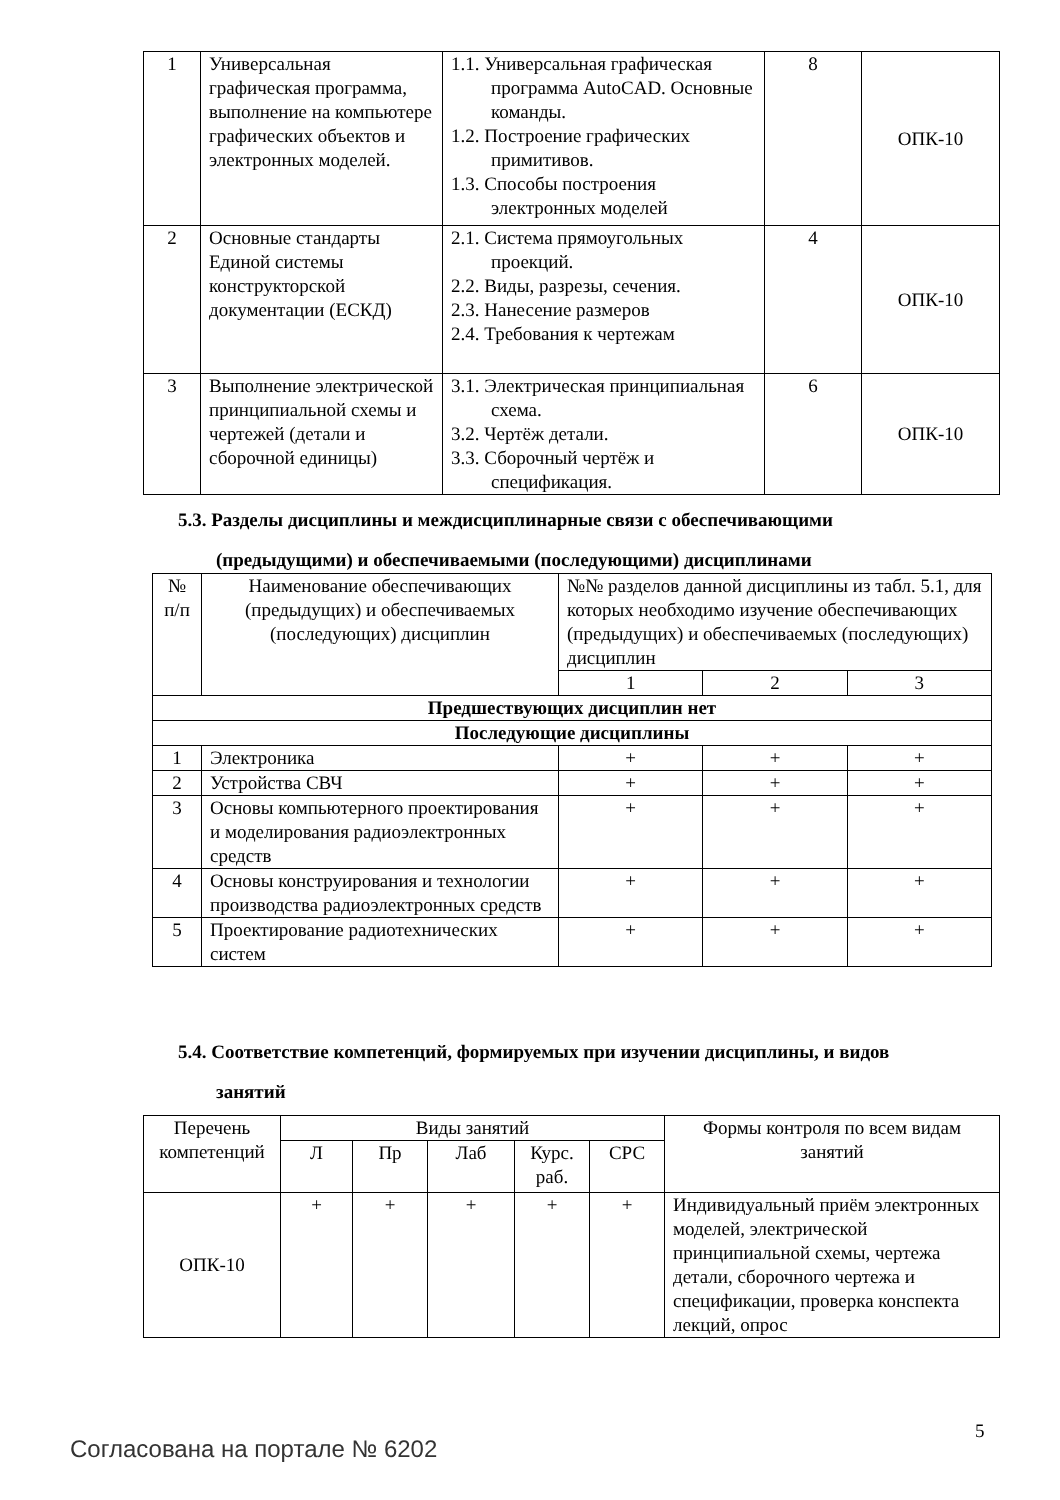| 1 | Универсальная графическая программа, выполнение на компьютере графических объектов и электронных моделей. | 1.1. Универсальная графическая программа AutoCAD. Основные команды. 1.2. Построение графических примитивов. 1.3. Способы построения электронных моделей | 8 | ОПК-10 |
| 2 | Основные стандарты Единой системы конструкторской документации (ЕСКД) | 2.1. Система прямоугольных проекций. 2.2. Виды, разрезы, сечения. 2.3. Нанесение размеров 2.4. Требования к чертежам | 4 | ОПК-10 |
| 3 | Выполнение электрической принципиальной схемы и чертежей (детали и сборочной единицы) | 3.1. Электрическая принципиальная схема. 3.2. Чертёж детали. 3.3. Сборочный чертёж и спецификация. | 6 | ОПК-10 |
5.3. Разделы дисциплины и междисциплинарные связи с обеспечивающими
(предыдущими) и обеспечиваемыми (последующими) дисциплинами
| № п/п | Наименование обеспечивающих (предыдущих) и обеспечиваемых (последующих) дисциплин | №№ разделов данной дисциплины из табл. 5.1, для которых необходимо изучение обеспечивающих (предыдущих) и обеспечиваемых (последующих) дисциплин | | |
| --- | --- | --- | --- | --- |
| | | 1 | 2 | 3 |
| Предшествующих дисциплин нет | | | | |
| Последующие дисциплины | | | | |
| 1 | Электроника | + | + | + |
| 2 | Устройства СВЧ | + | + | + |
| 3 | Основы компьютерного проектирования и моделирования радиоэлектронных средств | + | + | + |
| 4 | Основы конструирования и технологии производства радиоэлектронных средств | + | + | + |
| 5 | Проектирование радиотехнических систем | + | + | + |
5.4. Соответствие компетенций, формируемых при изучении дисциплины, и видов
занятий
| Перечень компетенций | Виды занятий | | | | | Формы контроля по всем видам занятий |
| --- | --- | --- | --- | --- | --- | --- |
| | Л | Пр | Лаб | Курс. раб. | СРС | |
| ОПК-10 | + | + | + | + | + | Индивидуальный приём электронных моделей, электрической принципиальной схемы, чертежа детали, сборочного чертежа и спецификации, проверка конспекта лекций, опрос |
5
Согласована на портале № 6202